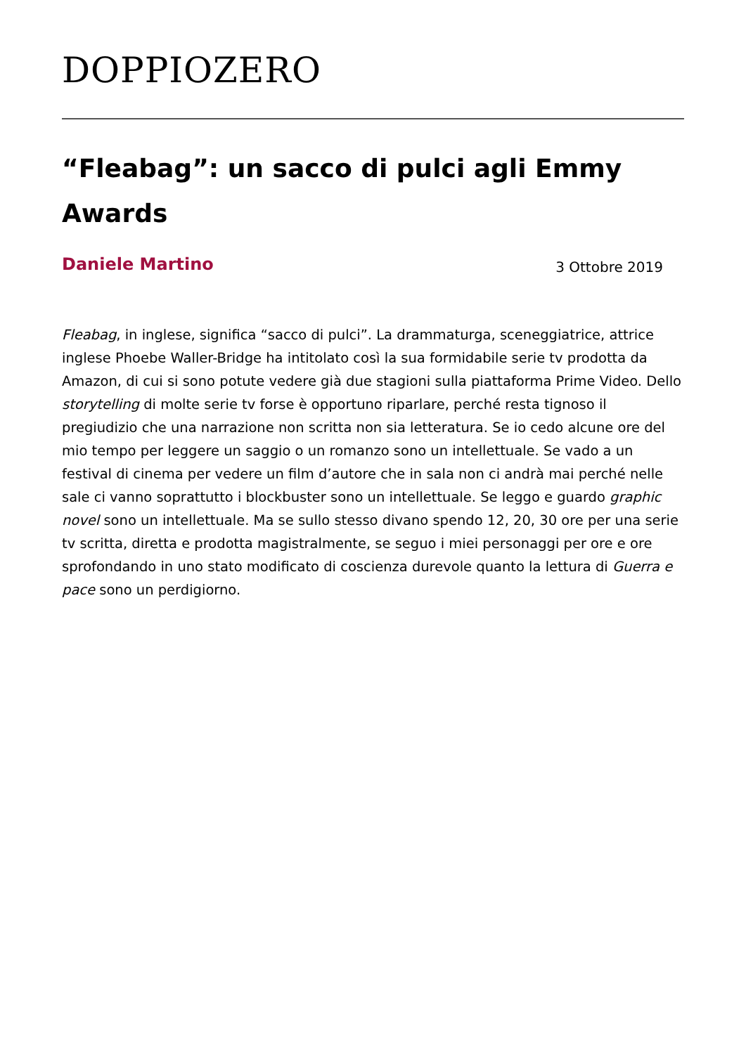DOPPIOZERO
“Fleabag”: un sacco di pulci agli Emmy Awards
Daniele Martino
3 Ottobre 2019
Fleabag, in inglese, significa “sacco di pulci”. La drammaturga, sceneggiatrice, attrice inglese Phoebe Waller-Bridge ha intitolato così la sua formidabile serie tv prodotta da Amazon, di cui si sono potute vedere già due stagioni sulla piattaforma Prime Video. Dello storytelling di molte serie tv forse è opportuno riparlare, perché resta tignoso il pregiudizio che una narrazione non scritta non sia letteratura. Se io cedo alcune ore del mio tempo per leggere un saggio o un romanzo sono un intellettuale. Se vado a un festival di cinema per vedere un film d’autore che in sala non ci andrà mai perché nelle sale ci vanno soprattutto i blockbuster sono un intellettuale. Se leggo e guardo graphic novel sono un intellettuale. Ma se sullo stesso divano spendo 12, 20, 30 ore per una serie tv scritta, diretta e prodotta magistralmente, se seguo i miei personaggi per ore e ore sprofondando in uno stato modificato di coscienza durevole quanto la lettura di Guerra e pace sono un perdigiorno.